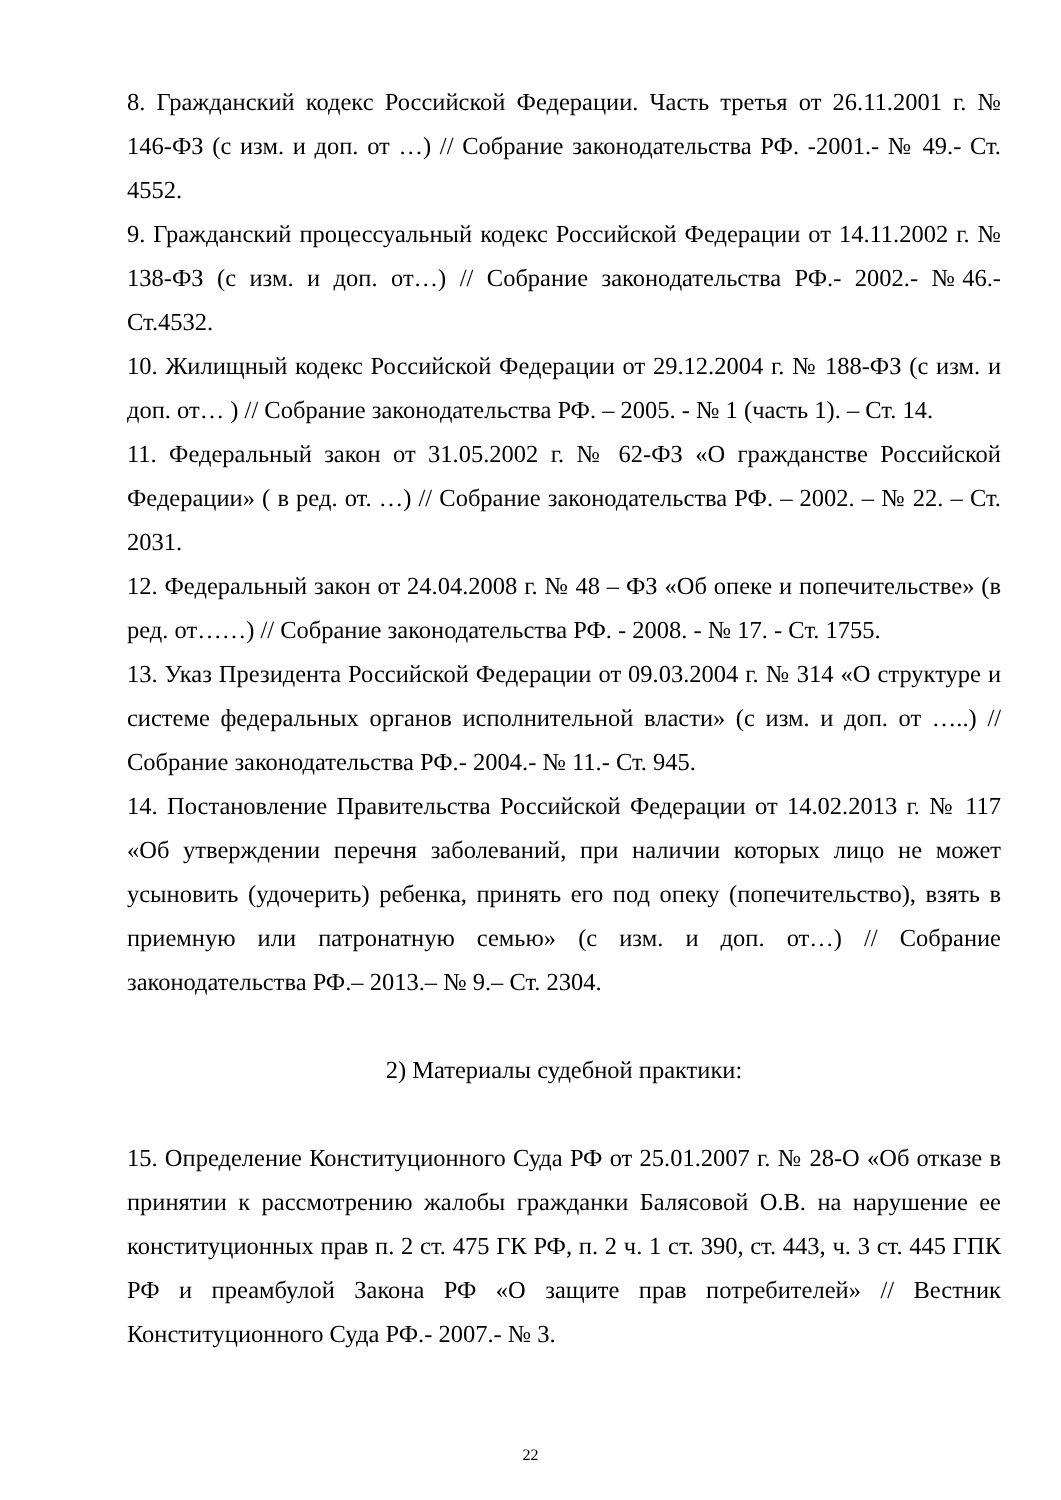8. Гражданский кодекс Российской Федерации. Часть третья от 26.11.2001 г. № 146-ФЗ (с изм. и доп. от …) // Собрание законодательства РФ. -2001.- № 49.- Ст. 4552.
9. Гражданский процессуальный кодекс Российской Федерации от 14.11.2002 г. № 138-ФЗ (с изм. и доп. от…) // Собрание законодательства РФ.- 2002.- №46.- Ст.4532.
10. Жилищный кодекс Российской Федерации от 29.12.2004 г. № 188-ФЗ (с изм. и доп. от… ) // Собрание законодательства РФ. – 2005. - № 1 (часть 1). – Ст. 14.
11. Федеральный закон от 31.05.2002 г. № 62-ФЗ «О гражданстве Российской Федерации» ( в ред. от. …) // Собрание законодательства РФ. – 2002. – № 22. – Ст. 2031.
12. Федеральный закон от 24.04.2008 г. № 48 – ФЗ «Об опеке и попечительстве» (в ред. от……) // Собрание законодательства РФ. - 2008. - № 17. - Ст. 1755.
13. Указ Президента Российской Федерации от 09.03.2004 г. № 314 «О структуре и системе федеральных органов исполнительной власти» (с изм. и доп. от …..) // Собрание законодательства РФ.- 2004.- № 11.- Ст. 945.
14. Постановление Правительства Российской Федерации от 14.02.2013 г. № 117 «Об утверждении перечня заболеваний, при наличии которых лицо не может усыновить (удочерить) ребенка, принять его под опеку (попечительство), взять в приемную или патронатную семью» (с изм. и доп. от…) // Собрание законодательства РФ.– 2013.– № 9.– Ст. 2304.
2) Материалы судебной практики:
15. Определение Конституционного Суда РФ от 25.01.2007 г. № 28-О «Об отказе в принятии к рассмотрению жалобы гражданки Балясовой О.В. на нарушение ее конституционных прав п. 2 ст. 475 ГК РФ, п. 2 ч. 1 ст. 390, ст. 443, ч. 3 ст. 445 ГПК РФ и преамбулой Закона РФ «О защите прав потребителей» // Вестник Конституционного Суда РФ.- 2007.- № 3.
22